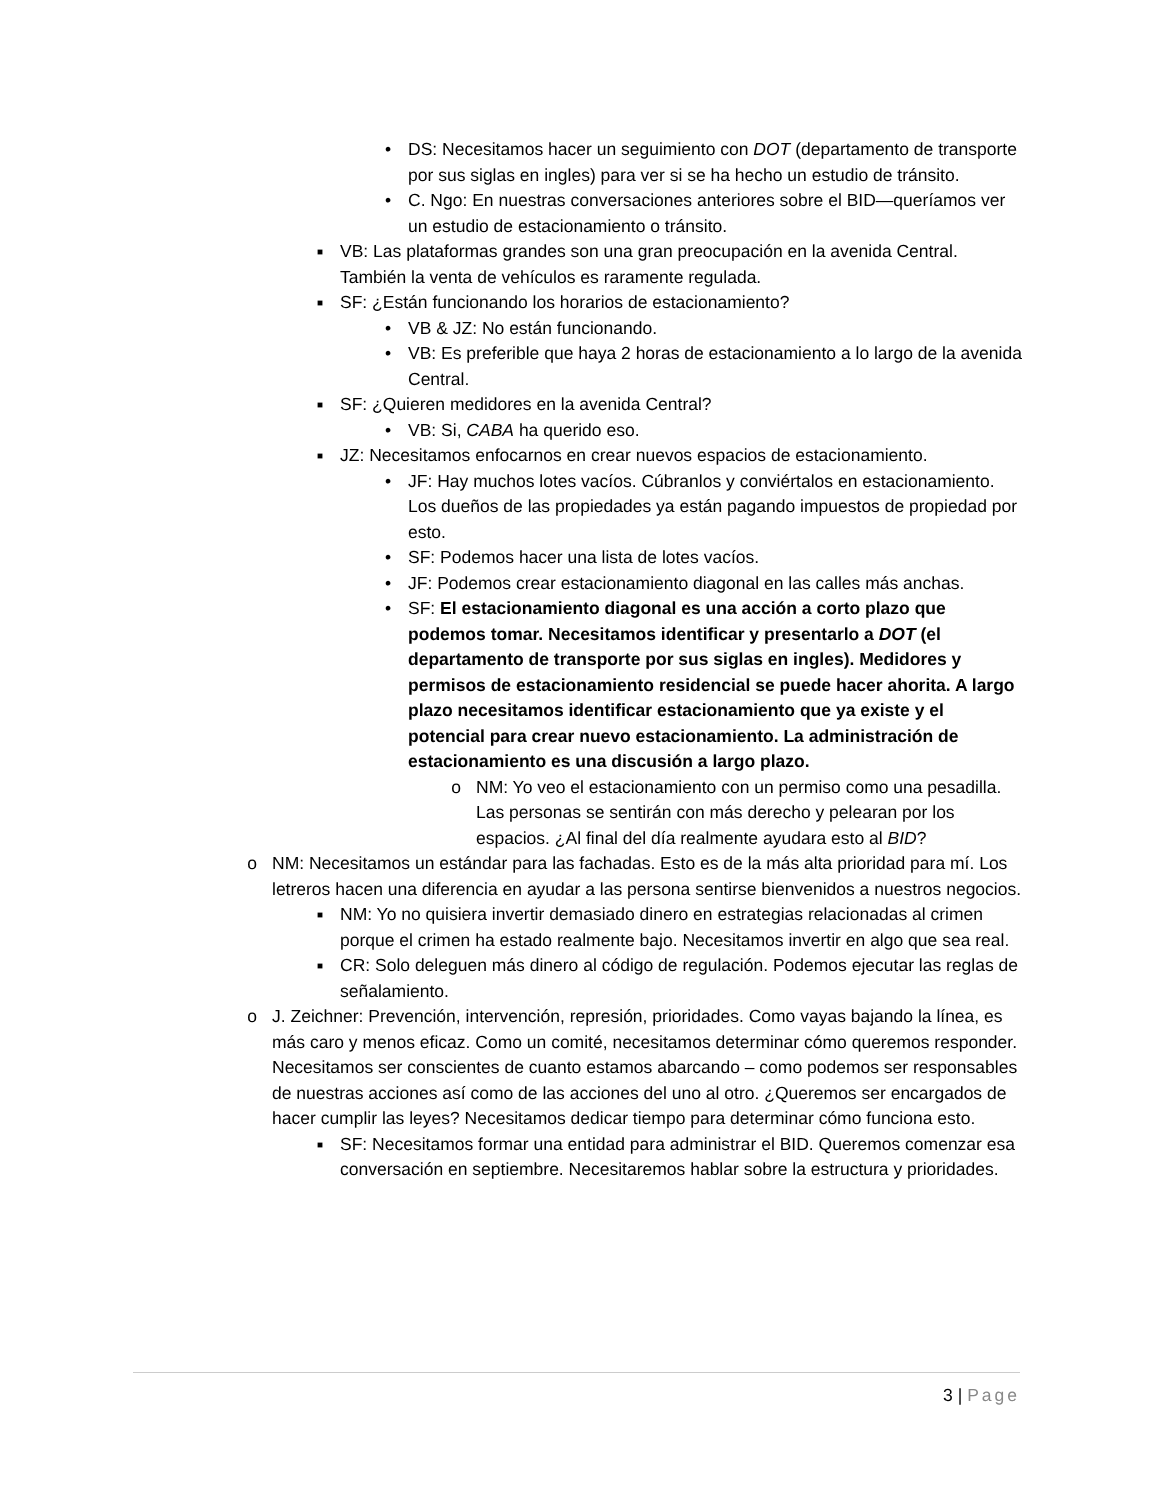• DS: Necesitamos hacer un seguimiento con DOT (departamento de transporte por sus siglas en ingles) para ver si se ha hecho un estudio de tránsito.
• C. Ngo: En nuestras conversaciones anteriores sobre el BID—queríamos ver un estudio de estacionamiento o tránsito.
■ VB: Las plataformas grandes son una gran preocupación en la avenida Central. También la venta de vehículos es raramente regulada.
■ SF: ¿Están funcionando los horarios de estacionamiento?
• VB & JZ: No están funcionando.
• VB: Es preferible que haya 2 horas de estacionamiento a lo largo de la avenida Central.
■ SF: ¿Quieren medidores en la avenida Central?
• VB: Si, CABA ha querido eso.
■ JZ: Necesitamos enfocarnos en crear nuevos espacios de estacionamiento.
• JF: Hay muchos lotes vacíos. Cúbranlos y conviértalos en estacionamiento. Los dueños de las propiedades ya están pagando impuestos de propiedad por esto.
• SF: Podemos hacer una lista de lotes vacíos.
• JF: Podemos crear estacionamiento diagonal en las calles más anchas.
• SF: El estacionamiento diagonal es una acción a corto plazo que podemos tomar. Necesitamos identificar y presentarlo a DOT (el departamento de transporte por sus siglas en ingles). Medidores y permisos de estacionamiento residencial se puede hacer ahorita. A largo plazo necesitamos identificar estacionamiento que ya existe y el potencial para crear nuevo estacionamiento. La administración de estacionamiento es una discusión a largo plazo.
o NM: Yo veo el estacionamiento con un permiso como una pesadilla. Las personas se sentirán con más derecho y pelearan por los espacios. ¿Al final del día realmente ayudara esto al BID?
o NM: Necesitamos un estándar para las fachadas. Esto es de la más alta prioridad para mí. Los letreros hacen una diferencia en ayudar a las persona sentirse bienvenidos a nuestros negocios.
■ NM: Yo no quisiera invertir demasiado dinero en estrategias relacionadas al crimen porque el crimen ha estado realmente bajo. Necesitamos invertir en algo que sea real.
■ CR: Solo deleguen más dinero al código de regulación. Podemos ejecutar las reglas de señalamiento.
o J. Zeichner: Prevención, intervención, represión, prioridades. Como vayas bajando la línea, es más caro y menos eficaz. Como un comité, necesitamos determinar cómo queremos responder. Necesitamos ser conscientes de cuanto estamos abarcando – como podemos ser responsables de nuestras acciones así como de las acciones del uno al otro. ¿Queremos ser encargados de hacer cumplir las leyes? Necesitamos dedicar tiempo para determinar cómo funciona esto.
■ SF: Necesitamos formar una entidad para administrar el BID. Queremos comenzar esa conversación en septiembre. Necesitaremos hablar sobre la estructura y prioridades.
3 | Page